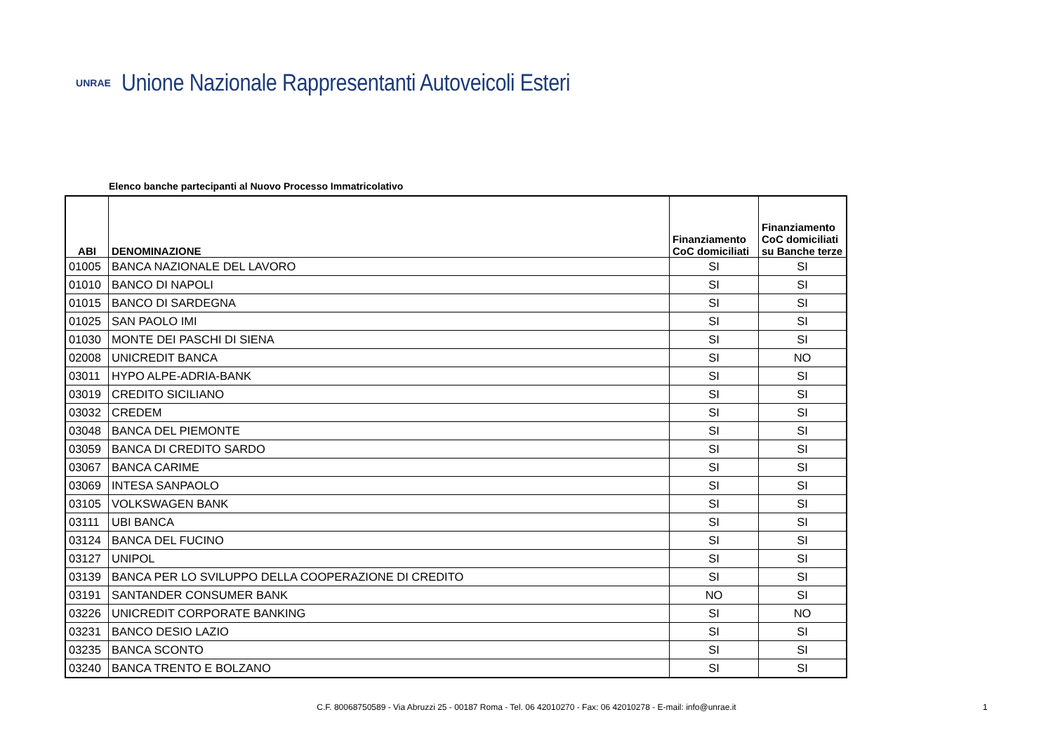UNRAE
Unione Nazionale Rappresentanti Autoveicoli Esteri
Elenco banche partecipanti al Nuovo Processo Immatricolativo
| ABI | DENOMINAZIONE | Finanziamento CoC domiciliati | Finanziamento CoC domiciliati su Banche terze |
| --- | --- | --- | --- |
| 01005 | BANCA NAZIONALE DEL LAVORO | SI | SI |
| 01010 | BANCO DI NAPOLI | SI | SI |
| 01015 | BANCO DI SARDEGNA | SI | SI |
| 01025 | SAN PAOLO IMI | SI | SI |
| 01030 | MONTE DEI PASCHI DI SIENA | SI | SI |
| 02008 | UNICREDIT BANCA | SI | NO |
| 03011 | HYPO ALPE-ADRIA-BANK | SI | SI |
| 03019 | CREDITO SICILIANO | SI | SI |
| 03032 | CREDEM | SI | SI |
| 03048 | BANCA DEL PIEMONTE | SI | SI |
| 03059 | BANCA DI CREDITO SARDO | SI | SI |
| 03067 | BANCA CARIME | SI | SI |
| 03069 | INTESA SANPAOLO | SI | SI |
| 03105 | VOLKSWAGEN BANK | SI | SI |
| 03111 | UBI BANCA | SI | SI |
| 03124 | BANCA DEL FUCINO | SI | SI |
| 03127 | UNIPOL | SI | SI |
| 03139 | BANCA PER LO SVILUPPO DELLA COOPERAZIONE DI CREDITO | SI | SI |
| 03191 | SANTANDER CONSUMER BANK | NO | SI |
| 03226 | UNICREDIT CORPORATE BANKING | SI | NO |
| 03231 | BANCO DESIO LAZIO | SI | SI |
| 03235 | BANCA SCONTO | SI | SI |
| 03240 | BANCA TRENTO E BOLZANO | SI | SI |
C.F. 80068750589 - Via Abruzzi 25 - 00187 Roma - Tel. 06 42010270 - Fax: 06 42010278 - E-mail: info@unrae.it 1